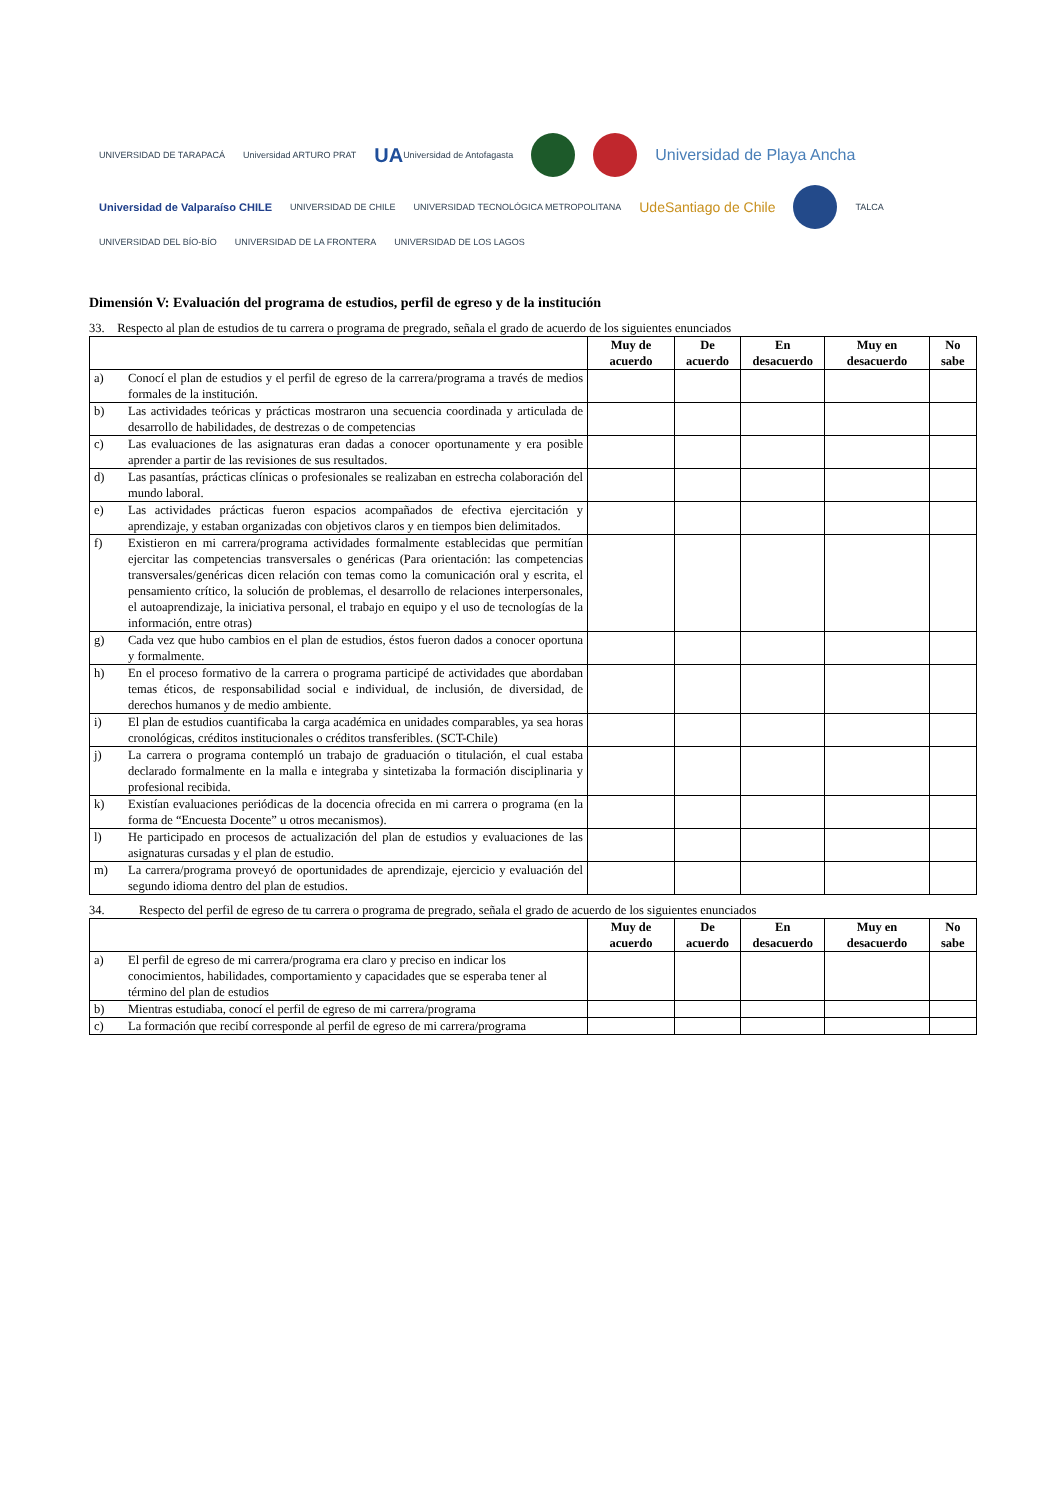UNIVERSIDAD DE TARAPACÁ
Universidad ARTURO PRAT
UA Universidad de Antofagasta
Universidad de Playa Ancha
Universidad de Valparaíso CHILE
UNIVERSIDAD DE CHILE
UNIVERSIDAD TECNOLÓGICA METROPOLITANA
UdeSantiago de Chile
TALCA
UNIVERSIDAD DEL BÍO-BÍO
UNIVERSIDAD DE LA FRONTERA
UNIVERSIDAD DE LOS LAGOS
Dimensión V: Evaluación del programa de estudios, perfil de egreso y de la institución
33. Respecto al plan de estudios de tu carrera o programa de pregrado, señala el grado de acuerdo de los siguientes enunciados
| | | Muy de acuerdo | De acuerdo | En desacuerdo | Muy en desacuerdo | No sabe |
| --- | --- | --- | --- | --- | --- | --- |
| a) | Conocí el plan de estudios y el perfil de egreso de la carrera/programa a través de medios formales de la institución. | | | | | |
| b) | Las actividades teóricas y prácticas mostraron una secuencia coordinada y articulada de desarrollo de habilidades, de destrezas o de competencias | | | | | |
| c) | Las evaluaciones de las asignaturas eran dadas a conocer oportunamente y era posible aprender a partir de las revisiones de sus resultados. | | | | | |
| d) | Las pasantías, prácticas clínicas o profesionales se realizaban en estrecha colaboración del mundo laboral. | | | | | |
| e) | Las actividades prácticas fueron espacios acompañados de efectiva ejercitación y aprendizaje, y estaban organizadas con objetivos claros y en tiempos bien delimitados. | | | | | |
| f) | Existieron en mi carrera/programa actividades formalmente establecidas que permitían ejercitar las competencias transversales o genéricas (Para orientación: las competencias transversales/genéricas dicen relación con temas como la comunicación oral y escrita, el pensamiento crítico, la solución de problemas, el desarrollo de relaciones interpersonales, el autoaprendizaje, la iniciativa personal, el trabajo en equipo y el uso de tecnologías de la información, entre otras) | | | | | |
| g) | Cada vez que hubo cambios en el plan de estudios, éstos fueron dados a conocer oportuna y formalmente. | | | | | |
| h) | En el proceso formativo de la carrera o programa participé de actividades que abordaban temas éticos, de responsabilidad social e individual, de inclusión, de diversidad, de derechos humanos y de medio ambiente. | | | | | |
| i) | El plan de estudios cuantificaba la carga académica en unidades comparables, ya sea horas cronológicas, créditos institucionales o créditos transferibles. (SCT-Chile) | | | | | |
| j) | La carrera o programa contempló un trabajo de graduación o titulación, el cual estaba declarado formalmente en la malla e integraba y sintetizaba la formación disciplinaria y profesional recibida. | | | | | |
| k) | Existían evaluaciones periódicas de la docencia ofrecida en mi carrera o programa (en la forma de “Encuesta Docente” u otros mecanismos). | | | | | |
| l) | He participado en procesos de actualización del plan de estudios y evaluaciones de las asignaturas cursadas y el plan de estudio. | | | | | |
| m) | La carrera/programa proveyó de oportunidades de aprendizaje, ejercicio y evaluación del segundo idioma dentro del plan de estudios. | | | | | |
34. Respecto del perfil de egreso de tu carrera o programa de pregrado, señala el grado de acuerdo de los siguientes enunciados
| | | Muy de acuerdo | De acuerdo | En desacuerdo | Muy en desacuerdo | No sabe |
| --- | --- | --- | --- | --- | --- | --- |
| a) | El perfil de egreso de mi carrera/programa era claro y preciso en indicar los conocimientos, habilidades, comportamiento y capacidades que se esperaba tener al término del plan de estudios | | | | | |
| b) | Mientras estudiaba, conocí el perfil de egreso de mi carrera/programa | | | | | |
| c) | La formación que recibí corresponde al perfil de egreso de mi carrera/programa | | | | | |